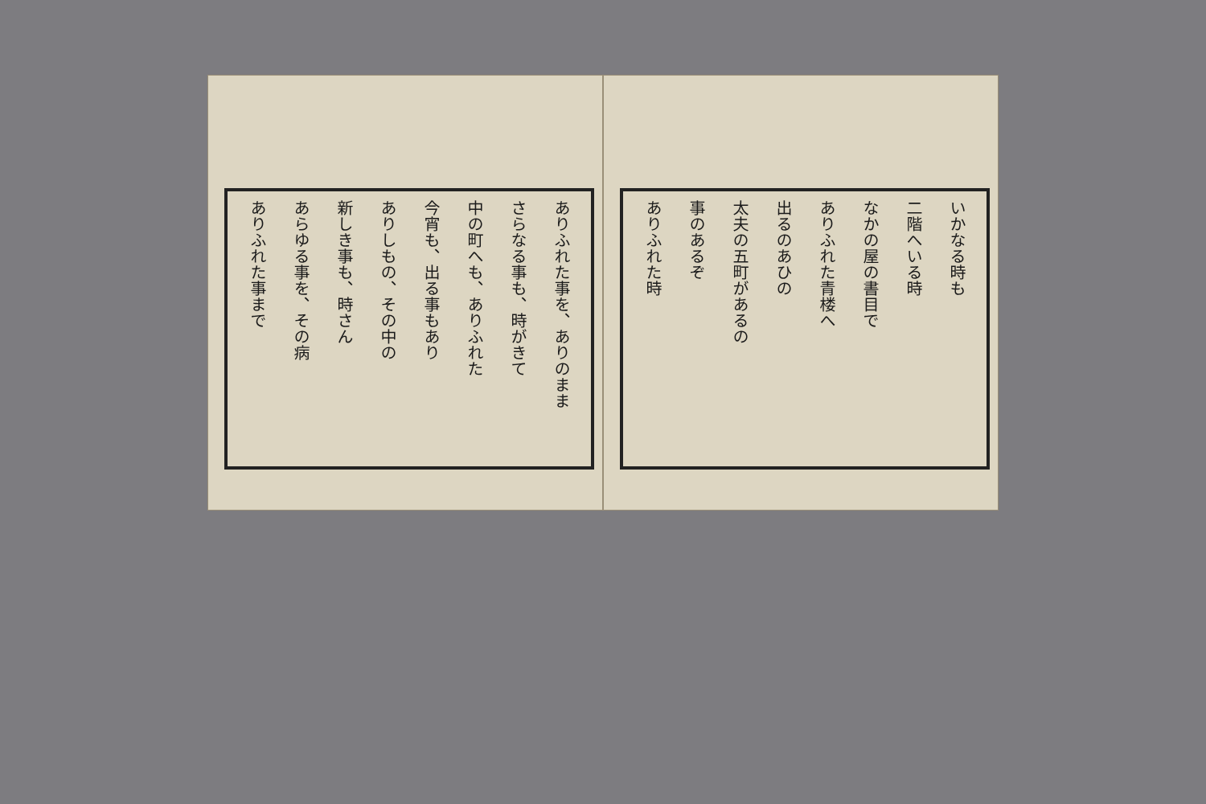ありふれた事を、ありのまま
さらなる事も、時がきて
中の町へも、ありふれた
今宵も、出る事もあり
ありしもの、その中の
新しき事も、時さん
あらゆる事を、その病
ありふれた事まで
いかなる時も
二階へいる時
なかの屋の書目で
ありふれた青楼へ
出るのあひの
太夫の五町があるの
事のあるぞ
ありふれた時